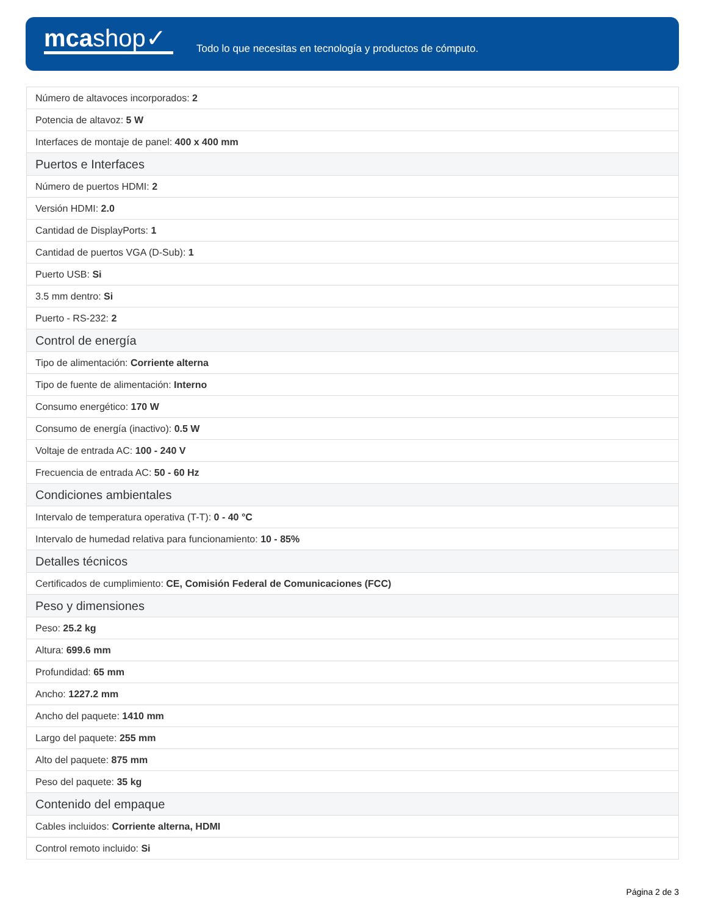mcashop✓
Todo lo que necesitas en tecnología y productos de cómputo.
| Número de altavoces incorporados: 2 |
| Potencia de altavoz: 5 W |
| Interfaces de montaje de panel: 400 x 400 mm |
| Puertos e Interfaces |
| Número de puertos HDMI: 2 |
| Versión HDMI: 2.0 |
| Cantidad de DisplayPorts: 1 |
| Cantidad de puertos VGA (D-Sub): 1 |
| Puerto USB: Si |
| 3.5 mm dentro: Si |
| Puerto - RS-232: 2 |
| Control de energía |
| Tipo de alimentación: Corriente alterna |
| Tipo de fuente de alimentación: Interno |
| Consumo energético: 170 W |
| Consumo de energía (inactivo): 0.5 W |
| Voltaje de entrada AC: 100 - 240 V |
| Frecuencia de entrada AC: 50 - 60 Hz |
| Condiciones ambientales |
| Intervalo de temperatura operativa (T-T): 0 - 40 °C |
| Intervalo de humedad relativa para funcionamiento: 10 - 85% |
| Detalles técnicos |
| Certificados de cumplimiento: CE, Comisión Federal de Comunicaciones (FCC) |
| Peso y dimensiones |
| Peso: 25.2 kg |
| Altura: 699.6 mm |
| Profundidad: 65 mm |
| Ancho: 1227.2 mm |
| Ancho del paquete: 1410 mm |
| Largo del paquete: 255 mm |
| Alto del paquete: 875 mm |
| Peso del paquete: 35 kg |
| Contenido del empaque |
| Cables incluidos: Corriente alterna, HDMI |
| Control remoto incluido: Si |
Página 2 de 3